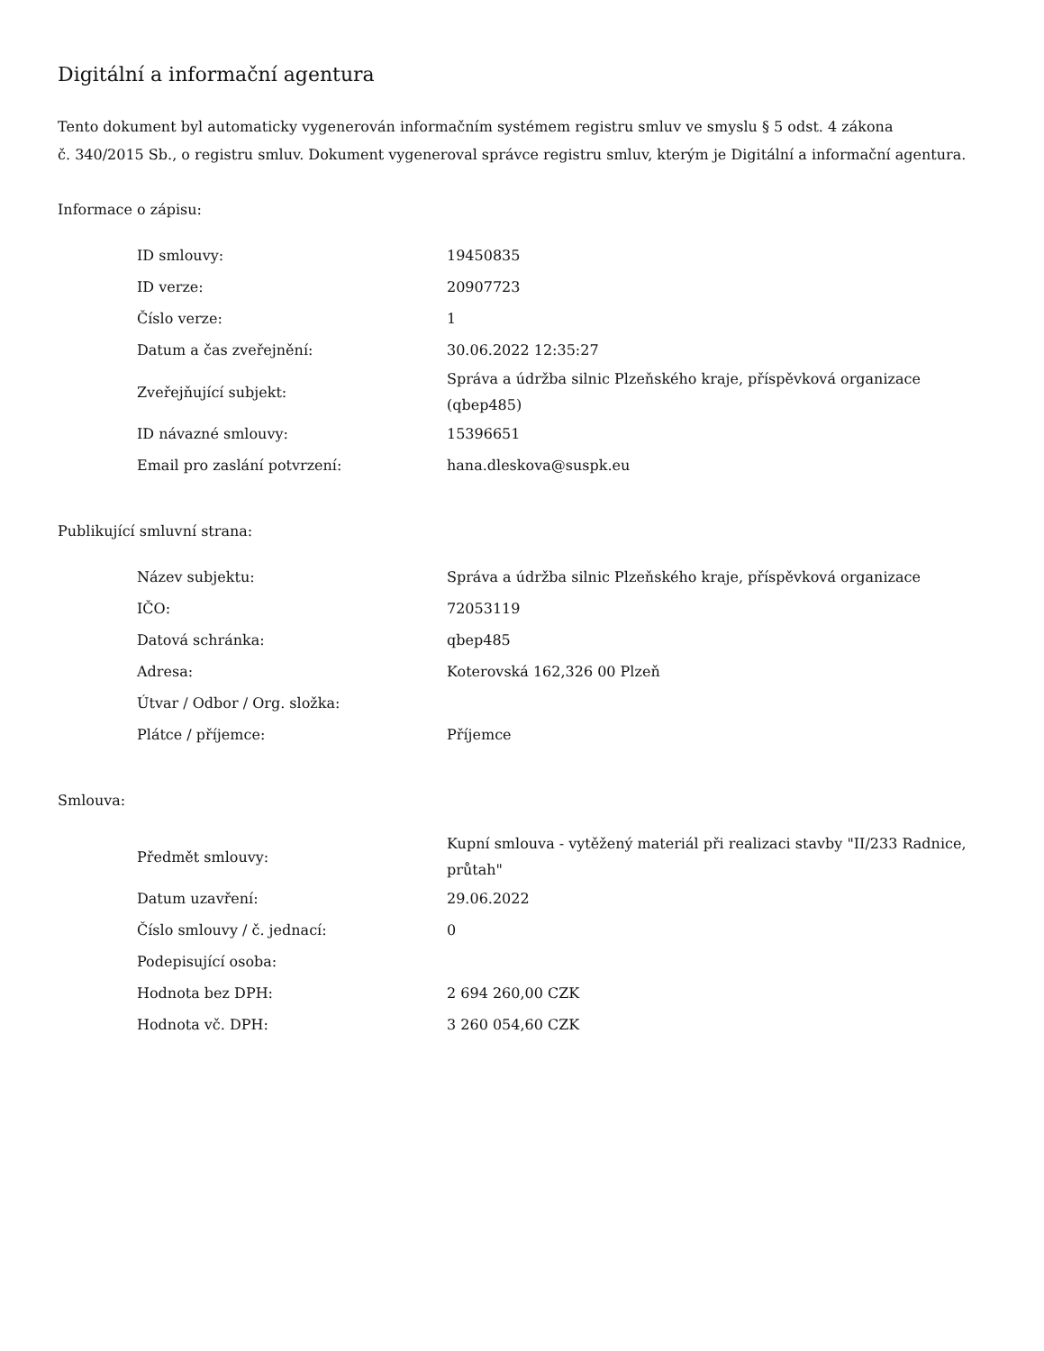Digitální a informační agentura
Tento dokument byl automaticky vygenerován informačním systémem registru smluv ve smyslu § 5 odst. 4 zákona
č. 340/2015 Sb., o registru smluv. Dokument vygeneroval správce registru smluv, kterým je Digitální a informační agentura.
Informace o zápisu:
| ID smlouvy: | 19450835 |
| ID verze: | 20907723 |
| Číslo verze: | 1 |
| Datum a čas zveřejnění: | 30.06.2022 12:35:27 |
| Zveřejňující subjekt: | Správa a údržba silnic Plzeňského kraje, příspěvková organizace (qbep485) |
| ID návazné smlouvy: | 15396651 |
| Email pro zaslání potvrzení: | hana.dleskova@suspk.eu |
Publikující smluvní strana:
| Název subjektu: | Správa a údržba silnic Plzeňského kraje, příspěvková organizace |
| IČO: | 72053119 |
| Datová schránka: | qbep485 |
| Adresa: | Koterovská 162,326 00 Plzeň |
| Útvar / Odbor / Org. složka: | |
| Plátce / příjemce: | Příjemce |
Smlouva:
| Předmět smlouvy: | Kupní smlouva - vytěžený materiál při realizaci stavby "II/233 Radnice, průtah" |
| Datum uzavření: | 29.06.2022 |
| Číslo smlouvy / č. jednací: | 0 |
| Podepisující osoba: | |
| Hodnota bez DPH: | 2 694 260,00 CZK |
| Hodnota vč. DPH: | 3 260 054,60 CZK |